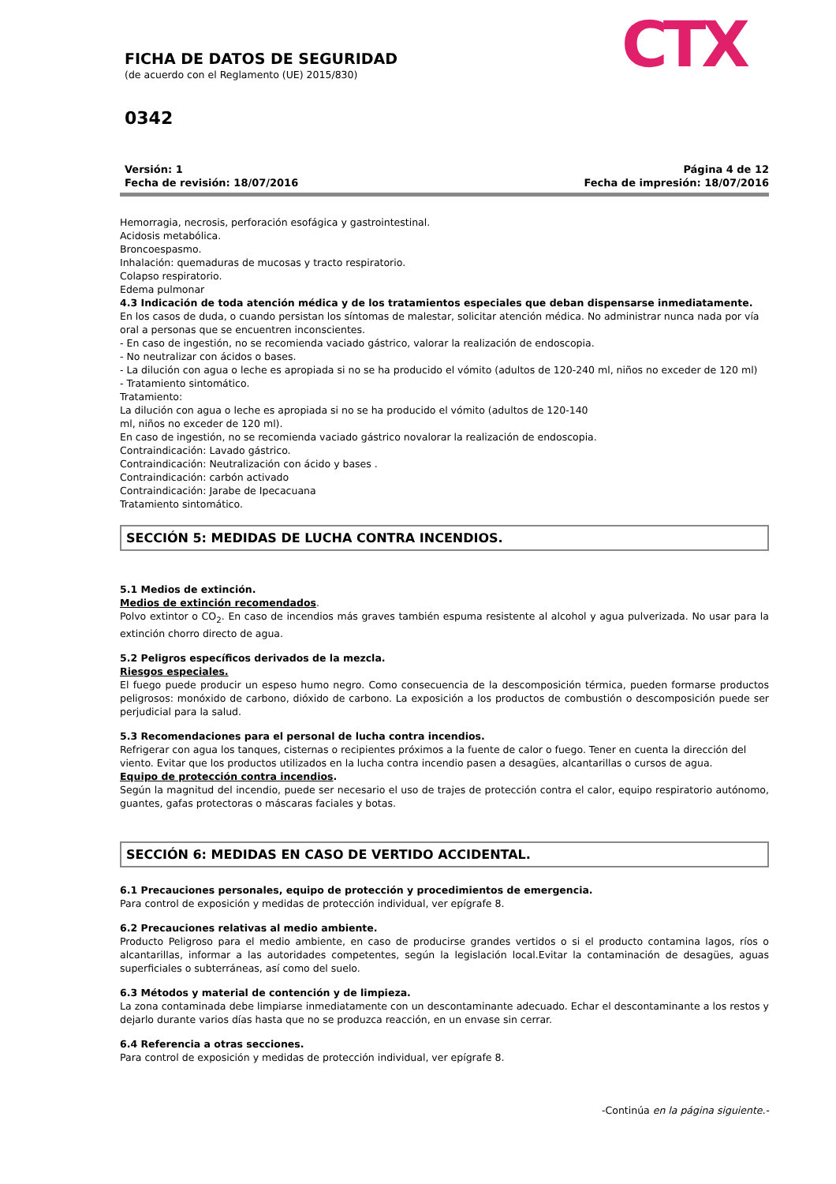FICHA DE DATOS DE SEGURIDAD
(de acuerdo con el Reglamento (UE) 2015/830)
0342
CTX
Versión: 1
Fecha de revisión: 18/07/2016
Página 4 de 12
Fecha de impresión: 18/07/2016
Hemorragia, necrosis, perforación esofágica y gastrointestinal.
Acidosis metabólica.
Broncoespasmo.
Inhalación: quemaduras de mucosas y tracto respiratorio.
Colapso respiratorio.
Edema pulmonar
4.3 Indicación de toda atención médica y de los tratamientos especiales que deban dispensarse inmediatamente.
En los casos de duda, o cuando persistan los síntomas de malestar, solicitar atención médica. No administrar nunca nada por vía oral a personas que se encuentren inconscientes.
- En caso de ingestión, no se recomienda vaciado gástrico, valorar la realización de endoscopia.
- No neutralizar con ácidos o bases.
- La dilución con agua o leche es apropiada si no se ha producido el vómito (adultos de 120-240 ml, niños no exceder de 120 ml)
- Tratamiento sintomático.
Tratamiento:
La dilución con agua o leche es apropiada si no se ha producido el vómito (adultos de 120-140
ml, niños no exceder de 120 ml).
En caso de ingestión, no se recomienda vaciado gástrico novalorar la realización de endoscopia.
Contraindicación: Lavado gástrico.
Contraindicación: Neutralización con ácido y bases .
Contraindicación: carbón activado
Contraindicación: Jarabe de Ipecacuana
Tratamiento sintomático.
SECCIÓN 5: MEDIDAS DE LUCHA CONTRA INCENDIOS.
5.1 Medios de extinción.
Medios de extinción recomendados.
Polvo extintor o CO<sub>2</sub>. En caso de incendios más graves también espuma resistente al alcohol y agua pulverizada. No usar para la extinción chorro directo de agua.
5.2 Peligros específicos derivados de la mezcla.
Riesgos especiales.
El fuego puede producir un espeso humo negro. Como consecuencia de la descomposición térmica, pueden formarse productos peligrosos: monóxido de carbono, dióxido de carbono. La exposición a los productos de combustión o descomposición puede ser perjudicial para la salud.
5.3 Recomendaciones para el personal de lucha contra incendios.
Refrigerar con agua los tanques, cisternas o recipientes próximos a la fuente de calor o fuego. Tener en cuenta la dirección del viento. Evitar que los productos utilizados en la lucha contra incendio pasen a desagües, alcantarillas o cursos de agua.
Equipo de protección contra incendios.
Según la magnitud del incendio, puede ser necesario el uso de trajes de protección contra el calor, equipo respiratorio autónomo, guantes, gafas protectoras o máscaras faciales y botas.
SECCIÓN 6: MEDIDAS EN CASO DE VERTIDO ACCIDENTAL.
6.1 Precauciones personales, equipo de protección y procedimientos de emergencia.
Para control de exposición y medidas de protección individual, ver epígrafe 8.
6.2 Precauciones relativas al medio ambiente.
Producto Peligroso para el medio ambiente, en caso de producirse grandes vertidos o si el producto contamina lagos, ríos o alcantarillas, informar a las autoridades competentes, según la legislación local.Evitar la contaminación de desagües, aguas superficiales o subterráneas, así como del suelo.
6.3 Métodos y material de contención y de limpieza.
La zona contaminada debe limpiarse inmediatamente con un descontaminante adecuado. Echar el descontaminante a los restos y dejarlo durante varios días hasta que no se produzca reacción, en un envase sin cerrar.
6.4 Referencia a otras secciones.
Para control de exposición y medidas de protección individual, ver epígrafe 8.
-Continúa en la página siguiente.-